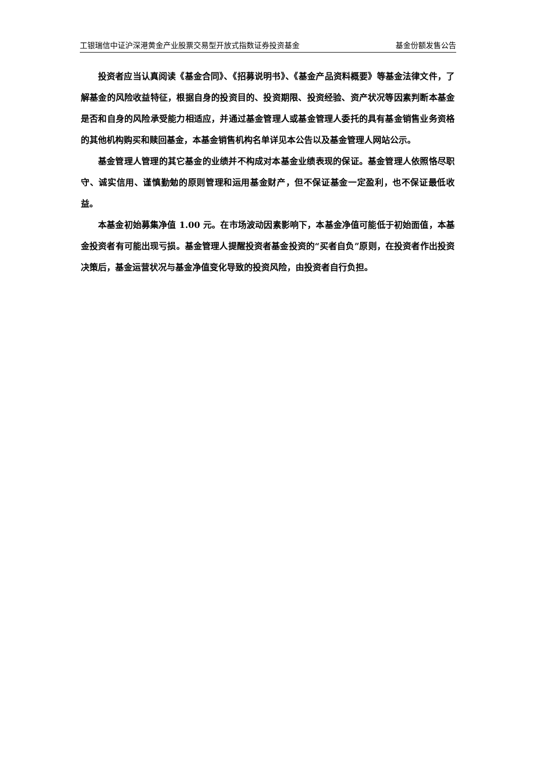工银瑞信中证沪深港黄金产业股票交易型开放式指数证券投资基金 基金份额发售公告
投资者应当认真阅读《基金合同》、《招募说明书》、《基金产品资料概要》等基金法律文件，了解基金的风险收益特征，根据自身的投资目的、投资期限、投资经验、资产状况等因素判断本基金是否和自身的风险承受能力相适应，并通过基金管理人或基金管理人委托的具有基金销售业务资格的其他机构购买和赎回基金，本基金销售机构名单详见本公告以及基金管理人网站公示。
基金管理人管理的其它基金的业绩并不构成对本基金业绩表现的保证。基金管理人依照恪尽职守、诚实信用、谨慎勤勉的原则管理和运用基金财产，但不保证基金一定盈利，也不保证最低收益。
本基金初始募集净值 1.00 元。在市场波动因素影响下，本基金净值可能低于初始面值，本基金投资者有可能出现亏损。基金管理人提醒投资者基金投资的“买者自负”原则，在投资者作出投资决策后，基金运营状况与基金净值变化导致的投资风险，由投资者自行负担。